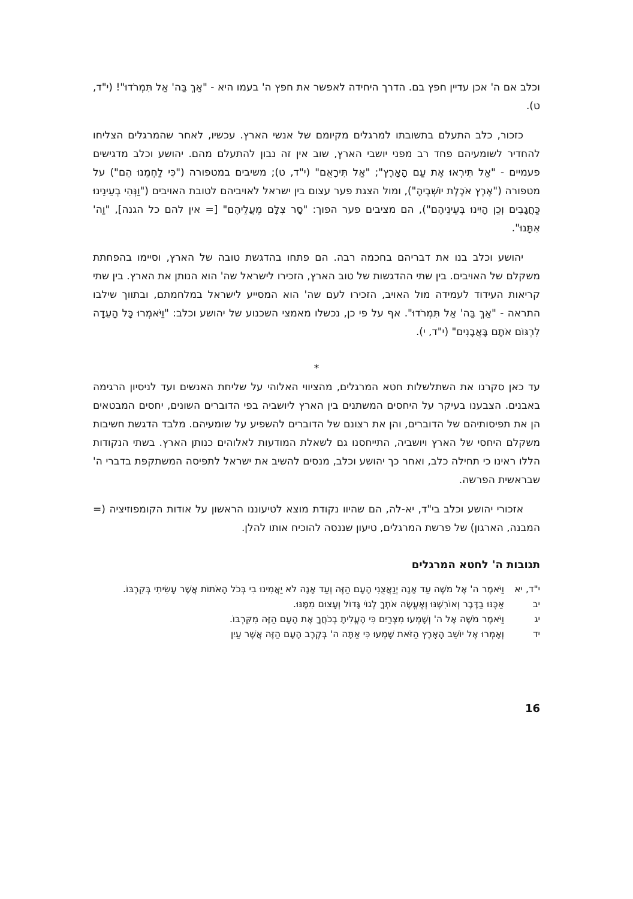וכלב אם ה' אכן עדיין חפץ בם. הדרך היחידה לאפשר את חפץ ה' בעמו היא - "אַךְ בַּה' אַל תִּמְרֹדוּ"! (י"ד, ט).
כזכור, כלב התעלם בתשובתו למרגלים מקיומם של אנשי הארץ. עכשיו, לאחר שהמרגלים הצליחו להחדיר לשומעיהם פחד רב מפני יושבי הארץ, שוב אין זה נבון להתעלם מהם. יהושע וכלב מדגישים פעמיים - "אַל תִּירְאוּ אֶת עַם הָאָרֶץ"; "אַל תִּירָאֻם" (י"ד, ט); משיבים במטפורה ("כִּי לַחְמֵנוּ הֵם") על מטפורה ("אֶרֶץ אֹכֶלֶת יוֹשְׁבֶיהָ"), ומול הצגת פער עצום בין ישראל לאויביהם לטובת האויבים ("וַנְּהִי בְעֵינֵינוּ כַּחֲגָבִים וְכֵן הָיִינוּ בְּעֵינֵיהֶם"), הם מציבים פער הפוך: "סָר צִלָּם מֵעֲלֵיהֶם" [= אין להם כל הגנה], "וַה' אִתָּנוּ".
יהושע וכלב בנו את דבריהם בחכמה רבה. הם פתחו בהדגשת טובה של הארץ, וסיימו בהפחתת משקלם של האויבים. בין שתי ההדגשות של טוב הארץ, הזכירו לישראל שה' הוא הנותן את הארץ. בין שתי קריאות העידוד לעמידה מול האויב, הזכירו לעם שה' הוא המסייע לישראל במלחמתם, ובתווך שילבו התראה - "אַךְ בַּה' אַל תִּמְרֹדוּ". אף על פי כן, נכשלו מאמצי השכנוע של יהושע וכלב: "וַיֹּאמְרוּ כָּל הָעֵדָה לִרְגּוֹם אֹתָם בָּאֲבָנִים" (י"ד, י).
*
עד כאן סקרנו את השתלשלות חטא המרגלים, מהציווי האלוהי על שליחת האנשים ועד לניסיון הרגימה באבנים. הצבענו בעיקר על היחסים המשתנים בין הארץ ליושביה בפי הדוברים השונים, יחסים המבטאים הן את תפיסותיהם של הדוברים, והן את רצונם של הדוברים להשפיע על שומעיהם. מלבד הדגשת חשיבות משקלם היחסי של הארץ ויושביה, התייחסנו גם לשאלת המודעות לאלוהים כנותן הארץ. בשתי הנקודות הללו ראינו כי תחילה כלב, ואחר כך יהושע וכלב, מנסים להשיב את ישראל לתפיסה המשתקפת בדברי ה' שבראשית הפרשה.
אזכורי יהושע וכלב בי"ד, יא-לה, הם שהיוו נקודת מוצא לטיעוננו הראשון על אודות הקומפוזיציה (= המבנה, הארגון) של פרשת המרגלים, טיעון שננסה להוכיח אותו להלן.
תגובות ה' לחטא המרגלים
י"ד, יא וַיֹּאמֶר ה' אֶל מֹשֶׁה עַד אָנָה יְנַאֲצֻנִי הָעָם הַזֶּה וְעַד אָנָה לֹא יַאֲמִינוּ בִי בְּכֹל הָאֹתוֹת אֲשֶׁר עָשִׂיתִי בְּקִרְבּוֹ.
יב אַכֶּנּוּ בַדֶּבֶר וְאוֹרִשֶׁנּוּ וְאֶעֱשֶׂה אֹתְךָ לְגוֹי גָּדוֹל וְעָצוּם מִמֶּנּוּ.
יג וַיֹּאמֶר מֹשֶׁה אֶל ה' וְשָׁמְעוּ מִצְרַיִם כִּי הֶעֱלִיתָ בְכֹחֲךָ אֶת הָעָם הַזֶּה מִקִּרְבּוֹ.
יד וְאָמְרוּ אֶל יוֹשֵׁב הָאָרֶץ הַזֹּאת שָׁמְעוּ כִּי אַתָּה ה' בְּקֶרֶב הָעָם הַזֶּה אֲשֶׁר עַיִן
16